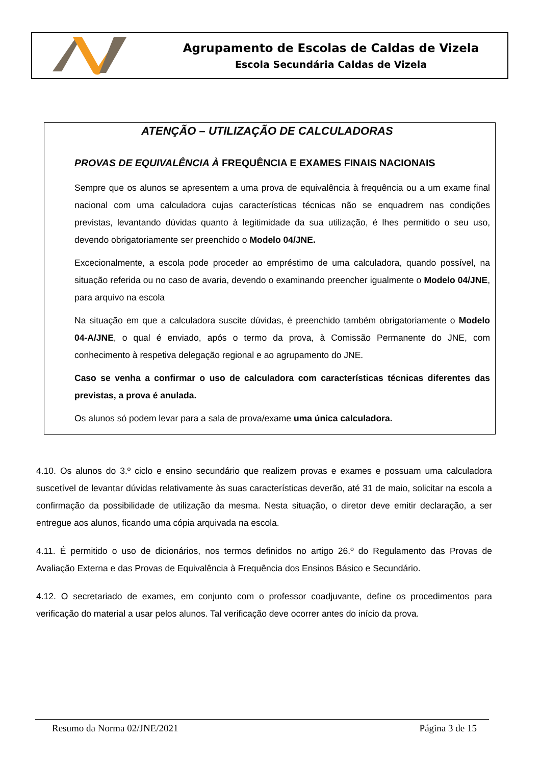Agrupamento de Escolas de Caldas de Vizela
Escola Secundária Caldas de Vizela
ATENÇÃO – UTILIZAÇÃO DE CALCULADORAS
PROVAS DE EQUIVALÊNCIA À FREQUÊNCIA E EXAMES FINAIS NACIONAIS
Sempre que os alunos se apresentem a uma prova de equivalência à frequência ou a um exame final nacional com uma calculadora cujas características técnicas não se enquadrem nas condições previstas, levantando dúvidas quanto à legitimidade da sua utilização, é lhes permitido o seu uso, devendo obrigatoriamente ser preenchido o Modelo 04/JNE.
Excecionalmente, a escola pode proceder ao empréstimo de uma calculadora, quando possível, na situação referida ou no caso de avaria, devendo o examinando preencher igualmente o Modelo 04/JNE, para arquivo na escola
Na situação em que a calculadora suscite dúvidas, é preenchido também obrigatoriamente o Modelo 04-A/JNE, o qual é enviado, após o termo da prova, à Comissão Permanente do JNE, com conhecimento à respetiva delegação regional e ao agrupamento do JNE.
Caso se venha a confirmar o uso de calculadora com características técnicas diferentes das previstas, a prova é anulada.
Os alunos só podem levar para a sala de prova/exame uma única calculadora.
4.10. Os alunos do 3.º ciclo e ensino secundário que realizem provas e exames e possuam uma calculadora suscetível de levantar dúvidas relativamente às suas características deverão, até 31 de maio, solicitar na escola a confirmação da possibilidade de utilização da mesma. Nesta situação, o diretor deve emitir declaração, a ser entregue aos alunos, ficando uma cópia arquivada na escola.
4.11. É permitido o uso de dicionários, nos termos definidos no artigo 26.º do Regulamento das Provas de Avaliação Externa e das Provas de Equivalência à Frequência dos Ensinos Básico e Secundário.
4.12. O secretariado de exames, em conjunto com o professor coadjuvante, define os procedimentos para verificação do material a usar pelos alunos. Tal verificação deve ocorrer antes do início da prova.
Resumo da Norma 02/JNE/2021 Página 3 de 15